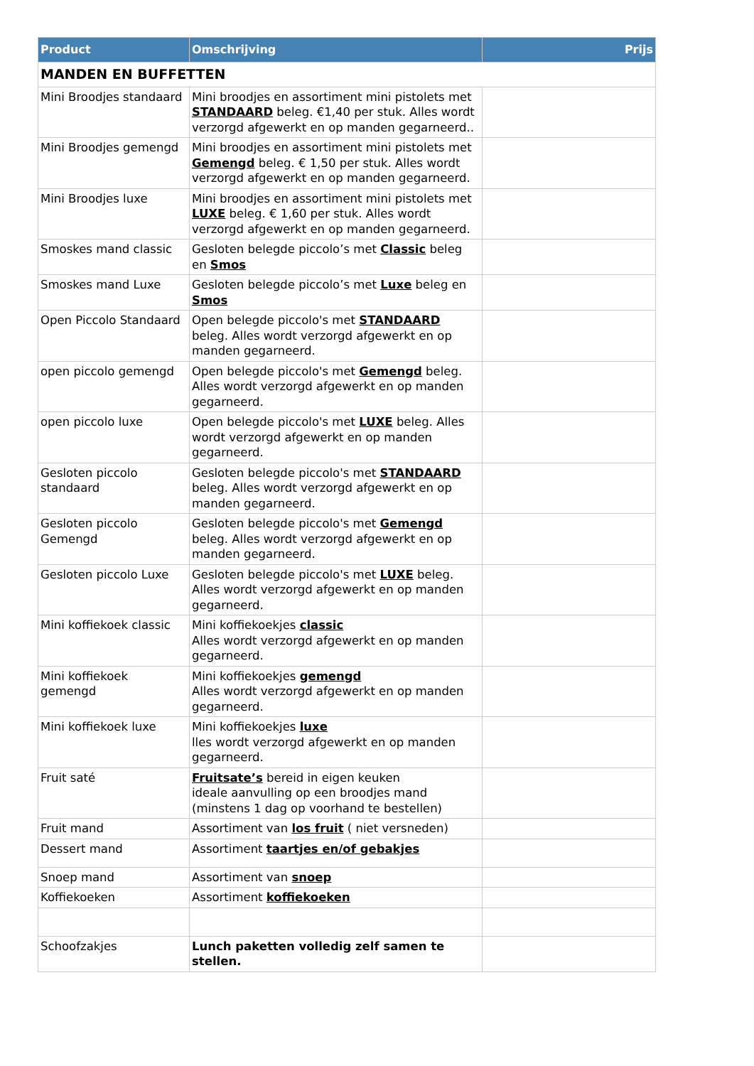| Product | Omschrijving | Prijs |
| --- | --- | --- |
| MANDEN EN BUFFETTEN | | |
| Mini Broodjes standaard | Mini broodjes en assortiment mini pistolets met STANDAARD beleg. €1,40 per stuk. Alles wordt verzorgd afgewerkt en op manden gegarneerd.. | |
| Mini Broodjes gemengd | Mini broodjes en assortiment mini pistolets met Gemengd beleg. € 1,50 per stuk. Alles wordt verzorgd afgewerkt en op manden gegarneerd. | |
| Mini Broodjes luxe | Mini broodjes en assortiment mini pistolets met LUXE beleg. € 1,60 per stuk. Alles wordt verzorgd afgewerkt en op manden gegarneerd. | |
| Smoskes mand classic | Gesloten belegde piccolo’s met Classic beleg en Smos | |
| Smoskes mand Luxe | Gesloten belegde piccolo’s met Luxe beleg en Smos | |
| Open Piccolo Standaard | Open belegde piccolo's met STANDAARD beleg. Alles wordt verzorgd afgewerkt en op manden gegarneerd. | |
| open piccolo gemengd | Open belegde piccolo's met Gemengd beleg. Alles wordt verzorgd afgewerkt en op manden gegarneerd. | |
| open piccolo luxe | Open belegde piccolo's met LUXE beleg. Alles wordt verzorgd afgewerkt en op manden gegarneerd. | |
| Gesloten piccolo standaard | Gesloten belegde piccolo's met STANDAARD beleg. Alles wordt verzorgd afgewerkt en op manden gegarneerd. | |
| Gesloten piccolo Gemengd | Gesloten belegde piccolo's met Gemengd beleg. Alles wordt verzorgd afgewerkt en op manden gegarneerd. | |
| Gesloten piccolo Luxe | Gesloten belegde piccolo's met LUXE beleg. Alles wordt verzorgd afgewerkt en op manden gegarneerd. | |
| Mini koffiekoek classic | Mini koffiekoekjes classic Alles wordt verzorgd afgewerkt en op manden gegarneerd. | |
| Mini koffiekoek gemengd | Mini koffiekoekjes gemengd Alles wordt verzorgd afgewerkt en op manden gegarneerd. | |
| Mini koffiekoek luxe | Mini koffiekoekjes luxe lles wordt verzorgd afgewerkt en op manden gegarneerd. | |
| Fruit saté | Fruitsate’s bereid in eigen keuken ideale aanvulling op een broodjes mand (minstens 1 dag op voorhand te bestellen) | |
| Fruit mand | Assortiment van los fruit ( niet versneden) | |
| Dessert mand | Assortiment taartjes en/of gebakjes | |
| Snoep mand | Assortiment van snoep | |
| Koffiekoeken | Assortiment koffiekoeken | |
| Schoofzakjes | Lunch paketten volledig zelf samen te stellen. | |